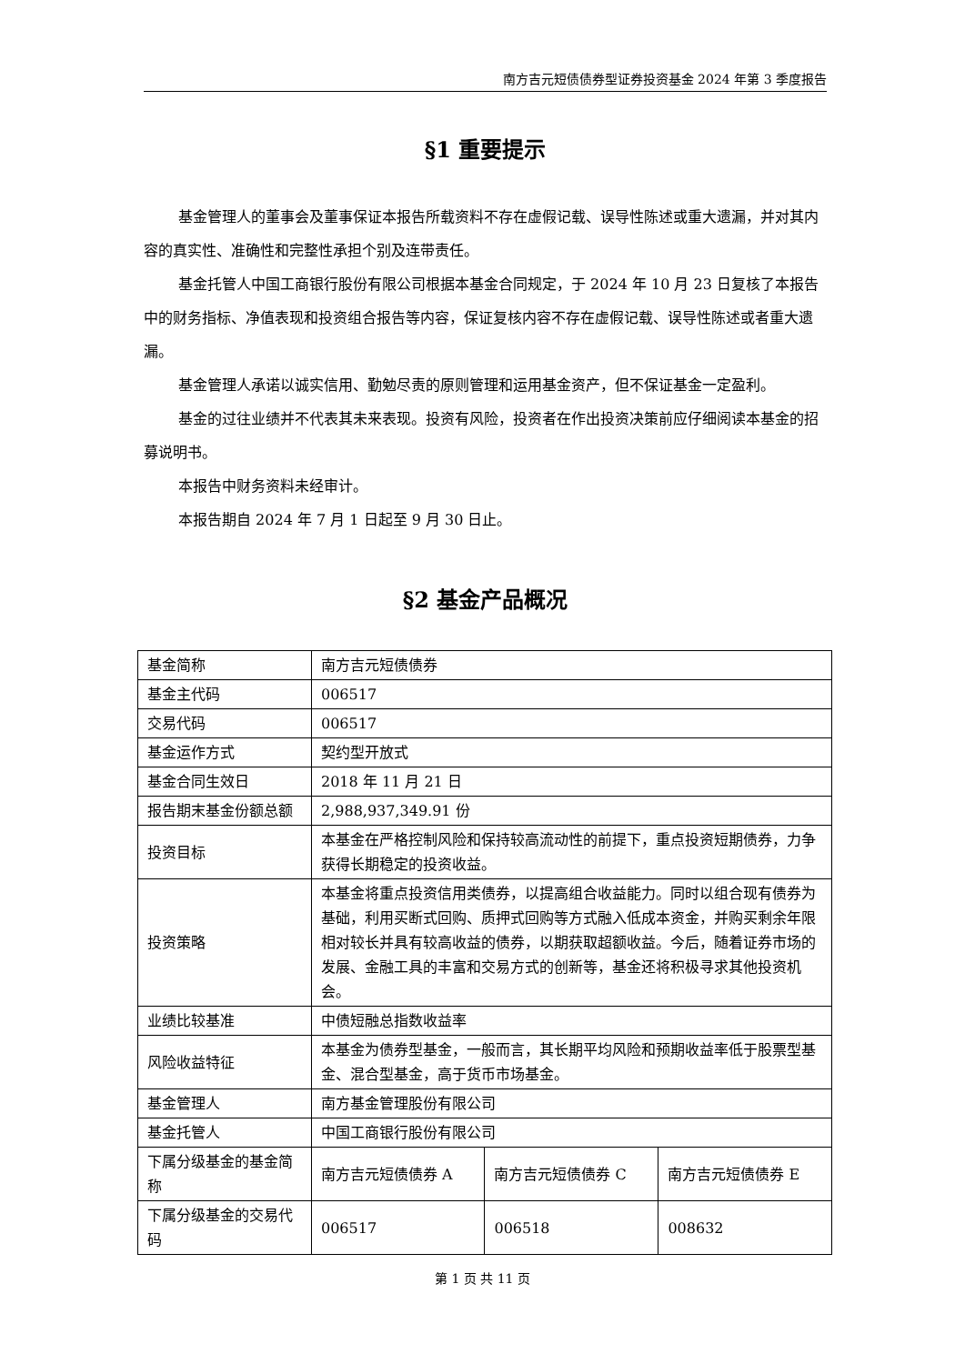南方吉元短债债券型证券投资基金 2024 年第 3 季度报告
§1 重要提示
基金管理人的董事会及董事保证本报告所载资料不存在虚假记载、误导性陈述或重大遗漏，并对其内容的真实性、准确性和完整性承担个别及连带责任。
基金托管人中国工商银行股份有限公司根据本基金合同规定，于 2024 年 10 月 23 日复核了本报告中的财务指标、净值表现和投资组合报告等内容，保证复核内容不存在虚假记载、误导性陈述或者重大遗漏。
基金管理人承诺以诚实信用、勤勉尽责的原则管理和运用基金资产，但不保证基金一定盈利。
基金的过往业绩并不代表其未来表现。投资有风险，投资者在作出投资决策前应仔细阅读本基金的招募说明书。
本报告中财务资料未经审计。
本报告期自 2024 年 7 月 1 日起至 9 月 30 日止。
§2 基金产品概况
| 基金简称 | 南方吉元短债债券 | | |
| 基金主代码 | 006517 | | |
| 交易代码 | 006517 | | |
| 基金运作方式 | 契约型开放式 | | |
| 基金合同生效日 | 2018 年 11 月 21 日 | | |
| 报告期末基金份额总额 | 2,988,937,349.91 份 | | |
| 投资目标 | 本基金在严格控制风险和保持较高流动性的前提下，重点投资短期债券，力争获得长期稳定的投资收益。 | | |
| 投资策略 | 本基金将重点投资信用类债券，以提高组合收益能力。同时以组合现有债券为基础，利用买断式回购、质押式回购等方式融入低成本资金，并购买剩余年限相对较长并具有较高收益的债券，以期获取超额收益。今后，随着证券市场的发展、金融工具的丰富和交易方式的创新等，基金还将积极寻求其他投资机会。 | | |
| 业绩比较基准 | 中债短融总指数收益率 | | |
| 风险收益特征 | 本基金为债券型基金，一般而言，其长期平均风险和预期收益率低于股票型基金、混合型基金，高于货币市场基金。 | | |
| 基金管理人 | 南方基金管理股份有限公司 | | |
| 基金托管人 | 中国工商银行股份有限公司 | | |
| 下属分级基金的基金简称 | 南方吉元短债债券 A | 南方吉元短债债券 C | 南方吉元短债债券 E |
| 下属分级基金的交易代码 | 006517 | 006518 | 008632 |
第 1 页 共 11 页